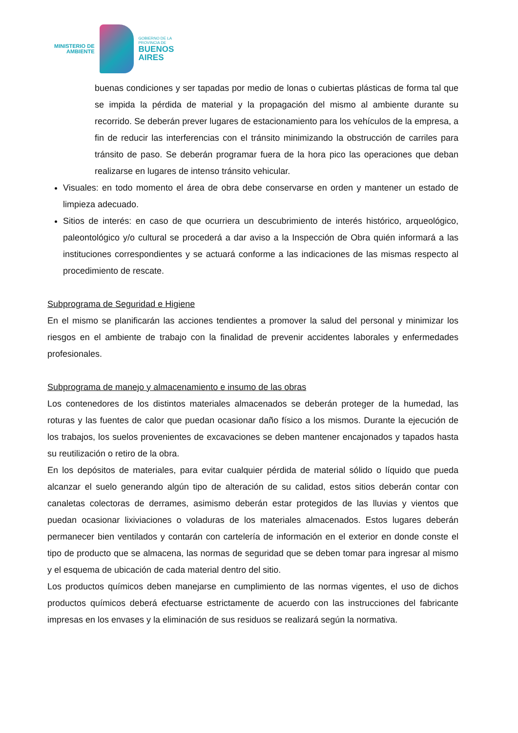MINISTERIO DE
AMBIENTE
GOBIERNO DE LA
PROVINCIA DE
BUENOS
AIRES
buenas condiciones y ser tapadas por medio de lonas o cubiertas plásticas de forma tal que se impida la pérdida de material y la propagación del mismo al ambiente durante su recorrido. Se deberán prever lugares de estacionamiento para los vehículos de la empresa, a fin de reducir las interferencias con el tránsito minimizando la obstrucción de carriles para tránsito de paso. Se deberán programar fuera de la hora pico las operaciones que deban realizarse en lugares de intenso tránsito vehicular.
Visuales: en todo momento el área de obra debe conservarse en orden y mantener un estado de limpieza adecuado.
Sitios de interés: en caso de que ocurriera un descubrimiento de interés histórico, arqueológico, paleontológico y/o cultural se procederá a dar aviso a la Inspección de Obra quién informará a las instituciones correspondientes y se actuará conforme a las indicaciones de las mismas respecto al procedimiento de rescate.
Subprograma de Seguridad e Higiene
En el mismo se planificarán las acciones tendientes a promover la salud del personal y minimizar los riesgos en el ambiente de trabajo con la finalidad de prevenir accidentes laborales y enfermedades profesionales.
Subprograma de manejo y almacenamiento e insumo de las obras
Los contenedores de los distintos materiales almacenados se deberán proteger de la humedad, las roturas y las fuentes de calor que puedan ocasionar daño físico a los mismos. Durante la ejecución de los trabajos, los suelos provenientes de excavaciones se deben mantener encajonados y tapados hasta su reutilización o retiro de la obra.
En los depósitos de materiales, para evitar cualquier pérdida de material sólido o líquido que pueda alcanzar el suelo generando algún tipo de alteración de su calidad, estos sitios deberán contar con canaletas colectoras de derrames, asimismo deberán estar protegidos de las lluvias y vientos que puedan ocasionar lixiviaciones o voladuras de los materiales almacenados. Estos lugares deberán permanecer bien ventilados y contarán con cartelería de información en el exterior en donde conste el tipo de producto que se almacena, las normas de seguridad que se deben tomar para ingresar al mismo y el esquema de ubicación de cada material dentro del sitio.
Los productos químicos deben manejarse en cumplimiento de las normas vigentes, el uso de dichos productos químicos deberá efectuarse estrictamente de acuerdo con las instrucciones del fabricante impresas en los envases y la eliminación de sus residuos se realizará según la normativa.